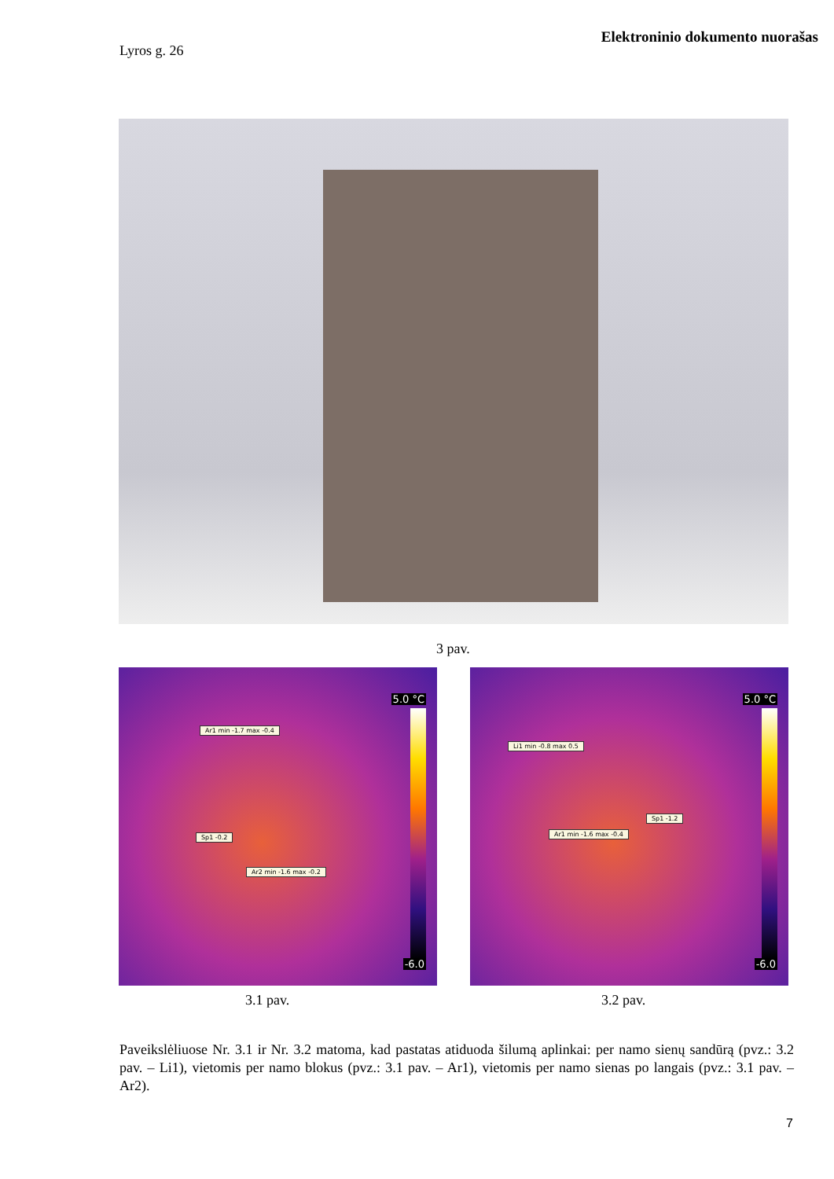Elektroninio dokumento nuorašas
Lyros g. 26
3 pav.
5.0 °C
Ar1 min -1.7 max -0.4
Sp1 -0.2
Ar2 min -1.6 max -0.2
-6.0
5.0 °C
Li1 min -0.8 max 0.5
Sp1 -1.2
Ar1 min -1.6 max -0.4
-6.0
3.1 pav. 3.2 pav.
Paveikslėliuose Nr. 3.1 ir Nr. 3.2 matoma, kad pastatas atiduoda šilumą aplinkai: per namo sienų sandūrą (pvz.: 3.2 pav. – Li1), vietomis per namo blokus (pvz.: 3.1 pav. – Ar1), vietomis per namo sienas po langais (pvz.: 3.1 pav. – Ar2).
7